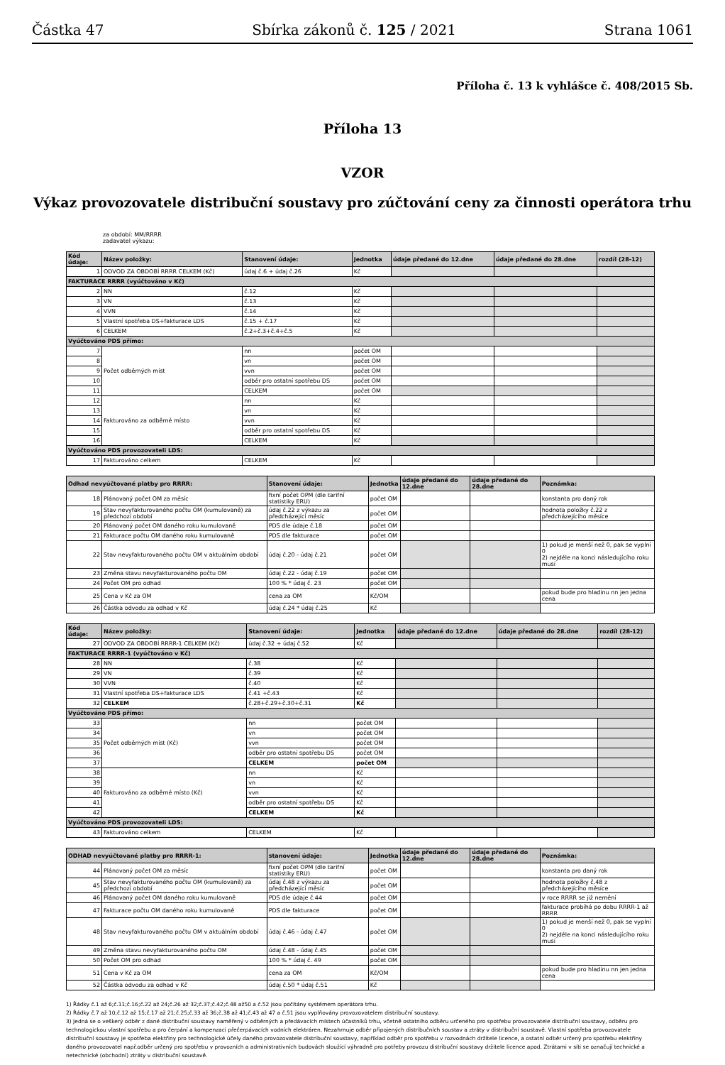Částka 47 Sbírka zákonů č. 125 / 2021 Strana 1061
Příloha č. 13 k vyhlášce č. 408/2015 Sb.
Příloha 13
VZOR
Výkaz provozovatele distribuční soustavy pro zúčtování ceny za činnosti operátora trhu
za období: MM/RRRR
zadavatel výkazu:
| Kód údaje: | Název položky: | Stanovení údaje: | Jednotka | údaje předané do 12.dne | údaje předané do 28.dne | rozdíl (28-12) |
| --- | --- | --- | --- | --- | --- | --- |
| 1 | ODVOD ZA OBDOBÍ RRRR CELKEM (Kč) | údaj č.6 + údaj č.26 | Kč | | | |
| FAKTURACE RRRR (vyúčtováno v Kč) | | | | | | |
| 2 | NN | č.12 | Kč | | | |
| 3 | VN | č.13 | Kč | | | |
| 4 | VVN | č.14 | Kč | | | |
| 5 | Vlastní spotřeba DS+fakturace LDS | č.15 + č.17 | Kč | | | |
| 6 | CELKEM | č.2+č.3+č.4+č.5 | Kč | | | |
| Vyúčtováno PDS přímo: | | | | | | |
| 7 | Počet odběrných míst | nn | počet OM | | | |
| 8 | | vn | počet OM | | | |
| 9 | | vvn | počet OM | | | |
| 10 | | odběr pro ostatní spotřebu DS | počet OM | | | |
| 11 | | CELKEM | počet OM | | | |
| 12 | Fakturováno za odběrné místo | nn | Kč | | | |
| 13 | | vn | Kč | | | |
| 14 | | vvn | Kč | | | |
| 15 | | odběr pro ostatní spotřebu DS | Kč | | | |
| 16 | | CELKEM | Kč | | | |
| Vyúčtováno PDS provozovateli LDS: | | | | | | |
| 17 | Fakturováno celkem | CELKEM | Kč | | | |
| Odhad nevyúčtované platby pro RRRR: | | Stanovení údaje: | Jednotka | údaje předané do 12.dne | údaje předané do 28.dne | Poznámka: |
| --- | --- | --- | --- | --- | --- | --- |
| 18 | Plánovaný počet OM za měsíc | fixní počet OPM (dle tarifní statistiky ERU) | počet OM | | | konstanta pro daný rok |
| 19 | Stav nevyfakturovaného počtu OM (kumulovaně) za předchozí období | údaj č.22 z výkazu za předcházející měsíc | počet OM | | | hodnota položky č.22 z předcházejícího měsíce |
| 20 | Plánovaný počet OM daného roku kumulovaně | PDS dle údaje č.18 | počet OM | | | |
| 21 | Fakturace počtu OM daného roku kumulovaně | PDS dle fakturace | počet OM | | | |
| 22 | Stav nevyfakturovaného počtu OM v aktuálním období | údaj č.20 - údaj č.21 | počet OM | | | 1) pokud je menší než 0, pak se vyplní 0 2) nejdéle na konci následujícího roku musí |
| 23 | Změna stavu nevyfakturovaného počtu OM | údaj č.22 - údaj č.19 | počet OM | | | |
| 24 | Počet OM pro odhad | 100 % * údaj č. 23 | počet OM | | | |
| 25 | Cena v Kč za OM | cena za OM | Kč/OM | | | pokud bude pro hladinu nn jen jedna cena |
| 26 | Částka odvodu za odhad v Kč | údaj č.24 * údaj č.25 | Kč | | | |
| Kód údaje: | Název položky: | Stanovení údaje: | Jednotka | údaje předané do 12.dne | údaje předané do 28.dne | rozdíl (28-12) |
| --- | --- | --- | --- | --- | --- | --- |
| 27 | ODVOD ZA OBDOBÍ RRRR-1 CELKEM (Kč) | údaj č.32 + údaj č.52 | Kč | | | |
| FAKTURACE RRRR-1 (vyúčtováno v Kč) | | | | | | |
| 28 | NN | č.38 | Kč | | | |
| 29 | VN | č.39 | Kč | | | |
| 30 | VVN | č.40 | Kč | | | |
| 31 | Vlastní spotřeba DS+fakturace LDS | č.41 +č.43 | Kč | | | |
| 32 | CELKEM | č.28+č.29+č.30+č.31 | Kč | | | |
| Vyúčtováno PDS přímo: | | | | | | |
| 33 | Počet odběrných míst (Kč) | nn | počet OM | | | |
| 34 | | vn | počet OM | | | |
| 35 | | vvn | počet OM | | | |
| 36 | | odběr pro ostatní spotřebu DS | počet OM | | | |
| 37 | | CELKEM | počet OM | | | |
| 38 | Fakturováno za odběrné místo (Kč) | nn | Kč | | | |
| 39 | | vn | Kč | | | |
| 40 | | vvn | Kč | | | |
| 41 | | odběr pro ostatní spotřebu DS | Kč | | | |
| 42 | | CELKEM | Kč | | | |
| Vyúčtováno PDS provozovateli LDS: | | | | | | |
| 43 | Fakturováno celkem | CELKEM | Kč | | | |
| ODHAD nevyúčtované platby pro RRRR-1: | | stanovení údaje: | Jednotka | údaje předané do 12.dne | údaje předané do 28.dne | Poznámka: |
| --- | --- | --- | --- | --- | --- | --- |
| 44 | Plánovaný počet OM za měsíc | fixní počet OPM (dle tarifní statistiky ERU) | počet OM | | | konstanta pro daný rok |
| 45 | Stav nevyfakturovaného počtu OM (kumulovaně) za předchozí období | údaj č.48 z výkazu za předcházející měsíc | počet OM | | | hodnota položky č.48 z předcházejícího měsíce |
| 46 | Plánovaný počet OM daného roku kumulovaně | PDS dle údaje č.44 | počet OM | | | v roce RRRR se již nemění |
| 47 | Fakturace počtu OM daného roku kumulovaně | PDS dle fakturace | počet OM | | | fakturace probíhá po dobu RRRR-1 až RRRR |
| 48 | Stav nevyfakturovaného počtu OM v aktuálním období | údaj č.46 - údaj č.47 | počet OM | | | 1) pokud je menší než 0, pak se vyplní 0 2) nejdéle na konci následujícího roku musí |
| 49 | Změna stavu nevyfakturovaného počtu OM | údaj č.48 - údaj č.45 | počet OM | | | |
| 50 | Počet OM pro odhad | 100 % * údaj č. 49 | počet OM | | | |
| 51 | Cena v Kč za OM | cena za OM | Kč/OM | | | pokud bude pro hladinu nn jen jedna cena |
| 52 | Částka odvodu za odhad v Kč | údaj č.50 * údaj č.51 | Kč | | | |
1) Řádky č.1 až 6;č.11;č.16;č.22 až 24;č.26 až 32;č.37;č.42;č.48 až50 a č.52 jsou počítány systémem operátora trhu.
2) Řádky č.7 až 10;č.12 až 15;č.17 až 21;č.25;č.33 až 36;č.38 až 41;č.43 až 47 a č.51 jsou vyplňovány provozovatelem distribuční soustavy.
3) Jedná se o veškerý odběr z dané distribuční soustavy naměřený v odběrných a předávacích místech účastníků trhu, včetně ostatního odběru určeného pro spotřebu provozovatele distribuční soustavy, odběru pro technologickou vlastní spotřebu a pro čerpání a kompenzaci přečerpávacích vodních elektráren. Nezahrnuje odběr připojených distribučních soustav a ztráty v distribuční soustavě. Vlastní spotřeba provozovatele distribuční soustavy je spotřeba elektřiny pro technologické účely daného provozovatele distribuční soustavy, například odběr pro spotřebu v rozvodnách držitele licence, a ostatní odběr určený pro spotřebu elektřiny daného provozovatel např.odběr určený pro spotřebu v provozních a administrativních budovách sloužící výhradně pro potřeby provozu distribuční soustavy držitele licence apod. Ztrátami v síti se označují technické a netechnické (obchodní) ztráty v distribuční soustavě.